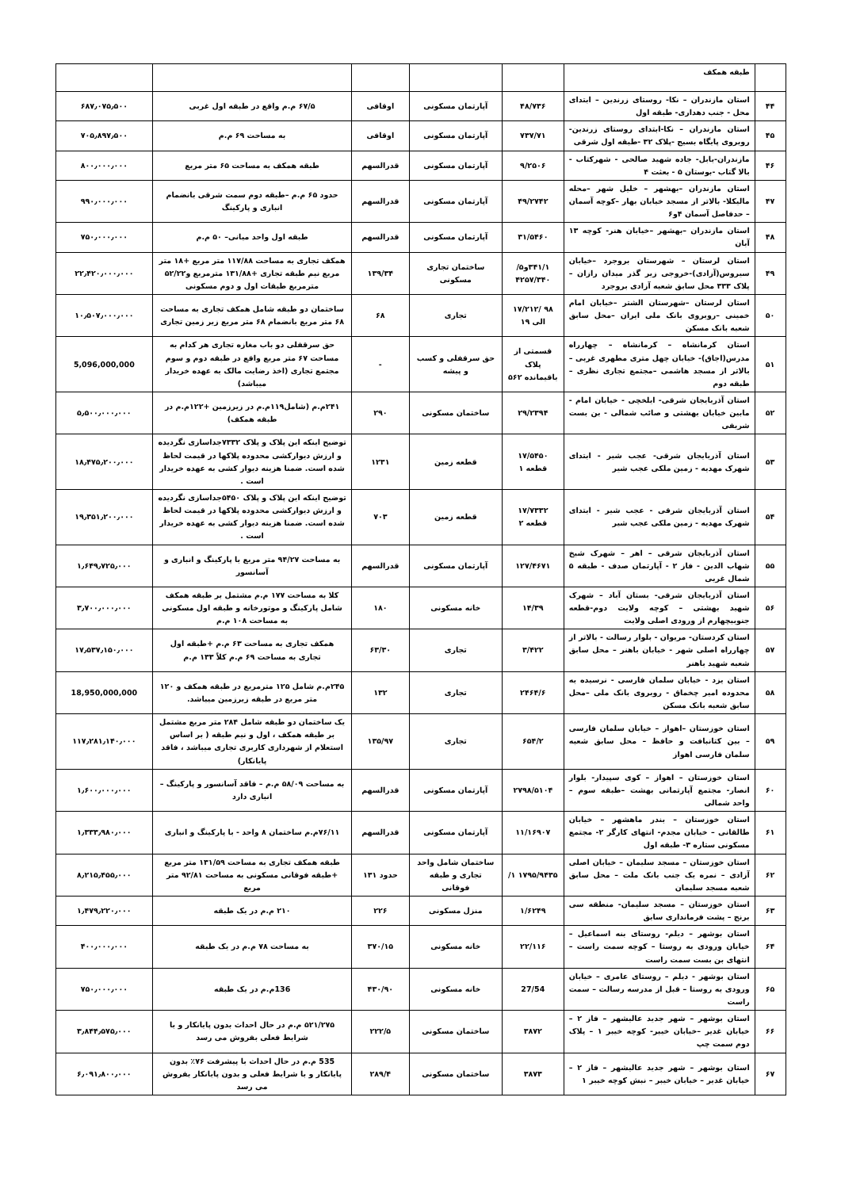| | طبقه همکف | | | | | |
| ۴۴ | استان مازندران – نکا- روستای زرندین – ابتدای محل - جنب دهداری- طبقه اول | ۴۸/۷۳۶ | آپارتمان مسکونی | اوقافی | ۶۷/۵ م.م واقع در طبقه اول غربی | ۶۸۷٫۰۷۵٫۵۰۰ |
| ۴۵ | استان مازندران – نکا-ابتدای روستای زرندین-روبروی پایگاه بسیج -پلاک ۳۲ -طبقه اول شرقی | ۷۳۷/۷۱ | آپارتمان مسکونی | اوقافی | به مساحت ۶۹ م.م | ۷۰۵٫۸۹۷٫۵۰۰ |
| ۴۶ | مازندران-بابل- جاده شهید صالحی - شهرکتاب - بالا گتاب -بوستان ۵ - بعثت ۴ | ۹/۲۵۰۶ | آپارتمان مسکونی | قدرالسهم | طبقه همکف به مساحت ۶۵ متر مربع | ۸۰۰٫۰۰۰٫۰۰۰ |
| ۴۷ | استان مازندران –بهشهر – خلیل شهر –محله مالیکلا- بالاتر از مسجد خیابان بهار –کوچه آسمان – حدفاصل آسمان ۴و۶ | ۴۹/۲۷۴۲ | آپارتمان مسکونی | قدرالسهم | حدود ۶۵ م.م –طبقه دوم سمت شرقی بانضمام انباری و پارکینگ | ۹۹۰٫۰۰۰٫۰۰۰ |
| ۴۸ | استان مازندران –بهشهر –خیابان هنر- کوچه ۱۳ آبان | ۳۱/۵۴۶۰ | آپارتمان مسکونی | قدرالسهم | طبقه اول واحد میانی– ۵۰ م.م | ۷۵۰٫۰۰۰٫۰۰۰ |
| ۴۹ | استان لرستان – شهرستان بروجرد –خیابان سیروس(آزادی)-خروجی زیر گذر میدان رازان –پلاک ۳۳۳ محل سابق شعبه آزادی بروجرد | ۳۴۱/۱و۵/ ۴۲۵۷/۳۴۰ | ساختمان تجاری مسکونی | ۱۳۹/۳۴ | همکف تجاری به مساحت ۱۱۷/۸۸ متر مربع +۱۸ متر مربع نیم طبقه تجاری +۱۳۱/۸۸ مترمربع و۵۲/۲۲ مترمربع طبقات اول و دوم مسکونی | ۲۲٫۴۲۰٫۰۰۰٫۰۰۰ |
| ۵۰ | استان لرستان –شهرستان الشتر –خیابان امام خمینی –روبروی بانک ملی ایران –محل سابق شعبه بانک مسکن | ۹۸ /۱۷/۲۱۲ الی ۱۹ | تجاری | ۶۸ | ساختمان دو طبقه شامل همکف تجاری به مساحت ۶۸ متر مربع بانضمام ۶۸ متر مربع زیر زمین تجاری | ۱۰٫۵۰۷٫۰۰۰٫۰۰۰ |
| ۵۱ | استان کرمانشاه – کرمانشاه – چهارراه مدرس(اجاق)- خیابان چهل متری مطهری غربی – بالاتر از مسجد هاشمی –مجتمع تجاری نظری –طبقه دوم | قسمتی از پلاک باقیمانده ۵۶۲ | حق سرقفلی و کسب و پیشه | - | حق سرقفلی دو باب مغازه تجاری هر کدام به مساحت ۶۷ متر مربع واقع در طبقه دوم و سوم مجتمع تجاری (اخذ رضایت مالک به عهده خریدار میباشد) | 5,096,000,000 |
| ۵۲ | استان آذربایجان شرقی- ایلخچی - خیابان امام - مابین خیابان بهشتی و صائب شمالی - بن بست شریفی | ۲۹/۲۳۹۴ | ساختمان مسکونی | ۲۹۰ | ۲۴۱م.م (شامل۱۱۹م.م در زیرزمین +۱۲۲م.م در طبقه همکف) | ۵٫۵۰۰٫۰۰۰٫۰۰۰ |
| ۵۳ | استان آذربایجان شرقی- عجب شیر - ابتدای شهرک مهدیه - زمین ملکی عجب شیر | ۱۷/۵۴۵۰ قطعه ۱ | قطعه زمین | ۱۲۳۱ | توضیح اینکه این پلاک و پلاک ۷۳۳۲جداسازی نگردیده و ارزش دیوارکشی محدوده پلاکها در قیمت لحاظ شده است. ضمنا هزینه دیوار کشی به عهده خریدار است . | ۱۸٫۴۷۵٫۲۰۰٫۰۰۰ |
| ۵۴ | استان آذربایجان شرقی - عجب شیر - ابتدای شهرک مهدیه - زمین ملکی عجب شیر | ۱۷/۷۳۳۲ قطعه ۲ | قطعه زمین | ۷۰۳ | توضیح اینکه این پلاک و پلاک ۵۴۵۰جداسازی نگردیده و ارزش دیوارکشی محدوده پلاکها در قیمت لحاظ شده است. ضمنا هزینه دیوار کشی به عهده خریدار است . | ۱۹٫۳۵۱٫۲۰۰٫۰۰۰ |
| ۵۵ | استان آذربایجان شرقی – اهر – شهرک شیخ شهاب الدین - فاز ۲ - آپارتمان صدف - طبقه ۵ شمال غربی | ۱۲۷/۴۶۷۱ | آپارتمان مسکونی | قدرالسهم | به مساحت ۹۴/۲۷ متر مربع با پارکینگ و انباری و آسانسور | ۱٫۶۴۹٫۷۲۵٫۰۰۰ |
| ۵۶ | استان آذربایجان شرقی- بستان آباد – شهرک شهید بهشتی – کوچه ولایت دوم-قطعه جنوبیچهارم از ورودی اصلی ولایت | ۱۴/۳۹ | خانه مسکونی | ۱۸۰ | کلا به مساحت ۱۷۷ م.م مشتمل بر طبقه همکف شامل پارکینگ و موتورخانه و طبقه اول مسکونی به مساحت ۱۰۸ م.م | ۳٫۷۰۰٫۰۰۰٫۰۰۰ |
| ۵۷ | استان کردستان- مریوان - بلوار رسالت - بالاتر از چهارراه اصلی شهر - خیابان باهنر – محل سابق شعبه شهید باهنر | ۳/۴۲۲ | تجاری | ۶۳/۳۰ | همکف تجاری به مساحت ۶۳ م.م +طبقه اول تجاری به مساحت ۶۹ م.م کلاً ۱۳۳ م.م | ۱۷٫۵۳۷٫۱۵۰٫۰۰۰ |
| ۵۸ | استان یزد - خیابان سلمان فارسی - نرسیده به محدوده امیر چخماق - روبروی بانک ملی –محل سابق شعبه بانک مسکن | ۲۴۶۴/۶ | تجاری | ۱۳۲ | ۲۴۵م.م شامل ۱۲۵ مترمربع در طبقه همکف و ۱۲۰ متر مربع در طبقه زیرزمین میباشد. | 18,950,000,000 |
| ۵۹ | استان خوزستان –اهواز – خیابان سلمان فارسی – بین کتانبافت و حافظ – محل سابق شعبه سلمان فارسی اهواز | ۶۵۴/۲ | تجاری | ۱۳۵/۹۷ | یک ساختمان دو طبقه شامل ۲۸۴ متر مربع مشتمل بر طبقه همکف ، اول و نیم طبقه ( بر اساس استعلام از شهرداری کاربری تجاری میباشد ، فاقد پایانکار) | ۱۱۷٫۲۸۱٫۱۴۰٫۰۰۰ |
| ۶۰ | استان خوزستان – اهواز – کوی سپیدار- بلوار انصار- مجتمع آپارتمانی بهشت –طبقه سوم –واحد شمالی | ۲۷۹۸/۵۱۰۴ | آپارتمان مسکونی | قدرالسهم | به مساحت ۵۸/۰۹ م.م – فاقد آسانسور و پارکینگ – انباری دارد | ۱٫۶۰۰٫۰۰۰٫۰۰۰ |
| ۶۱ | استان خوزستان – بندر ماهشهر – خیابان طالقانی – خیابان مجدم- انتهای کارگر ۲- مجتمع مسکونی ستاره ۳- طبقه اول | ۱۱/۱۶۹۰۷ | آپارتمان مسکونی | قدرالسهم | ۷۶/۱۱م.م ساختمان ۸ واحد - با پارکینگ و انباری | ۱٫۳۳۳٫۹۸۰٫۰۰۰ |
| ۶۲ | استان خوزستان – مسجد سلیمان – خیابان اصلی آزادی – نمره یک جنب بانک ملت – محل سابق شعبه مسجد سلیمان | ۱۷۹۵/۹۴۳۵ ۱/ | ساختمان شامل واحد تجاری و طبقه فوقانی | حدود ۱۳۱ | طبقه همکف تجاری به مساحت ۱۳۱/۵۹ متر مربع +طبقه فوقانی مسکونی به مساحت ۹۲/۸۱ متر مربع | ۸٫۲۱۵٫۴۵۵٫۰۰۰ |
| ۶۳ | استان خوزستان – مسجد سلیمان- منطقه سی برنج – پشت فرمانداری سابق | ۱/۶۲۴۹ | منزل مسکونی | ۲۲۶ | ۲۱۰ م.م در یک طبقه | ۱٫۴۷۹٫۲۲۰٫۰۰۰ |
| ۶۴ | استان بوشهر – دیلم- روستای بنه اسماعیل – خیابان ورودی به روستا – کوچه سمت راست – انتهای بن بست سمت راست | ۲۲/۱۱۶ | خانه مسکونی | ۳۷۰/۱۵ | به مساحت ۷۸ م.م در یک طبقه | ۴۰۰٫۰۰۰٫۰۰۰ |
| ۶۵ | استان بوشهر - دیلم – روستای عامری – خیابان ورودی به روستا – قبل از مدرسه رسالت – سمت راست | 27/54 | خانه مسکونی | ۴۳۰/۹۰ | 136م.م در یک طبقه | ۷۵۰٫۰۰۰٫۰۰۰ |
| ۶۶ | استان بوشهر – شهر جدید عالیشهر – فاز ۲ – خیابان غدیر –خیابان خیبر- کوچه خیبر ۱ – پلاک دوم سمت چپ | ۳۸۷۲ | ساختمان مسکونی | ۲۲۲/۵ | ۵۲۱/۲۷۵ م.م در حال احداث بدون پایانکار و با شرایط فعلی بفروش می رسد | ۳٫۸۴۴٫۵۷۵٫۰۰۰ |
| ۶۷ | استان بوشهر – شهر جدید عالیشهر – فاز ۲ – خیابان غدیر – خیابان خیبر – نبش کوچه خیبر ۱ | ۳۸۷۳ | ساختمان مسکونی | ۲۸۹/۴ | 535 م.م در حال احداث با پیشرفت ۷۶٪ بدون پایانکار و با شرایط فعلی و بدون پایانکار بفروش می رسد | ۶٫۰۹۱٫۸۰۰٫۰۰۰ |